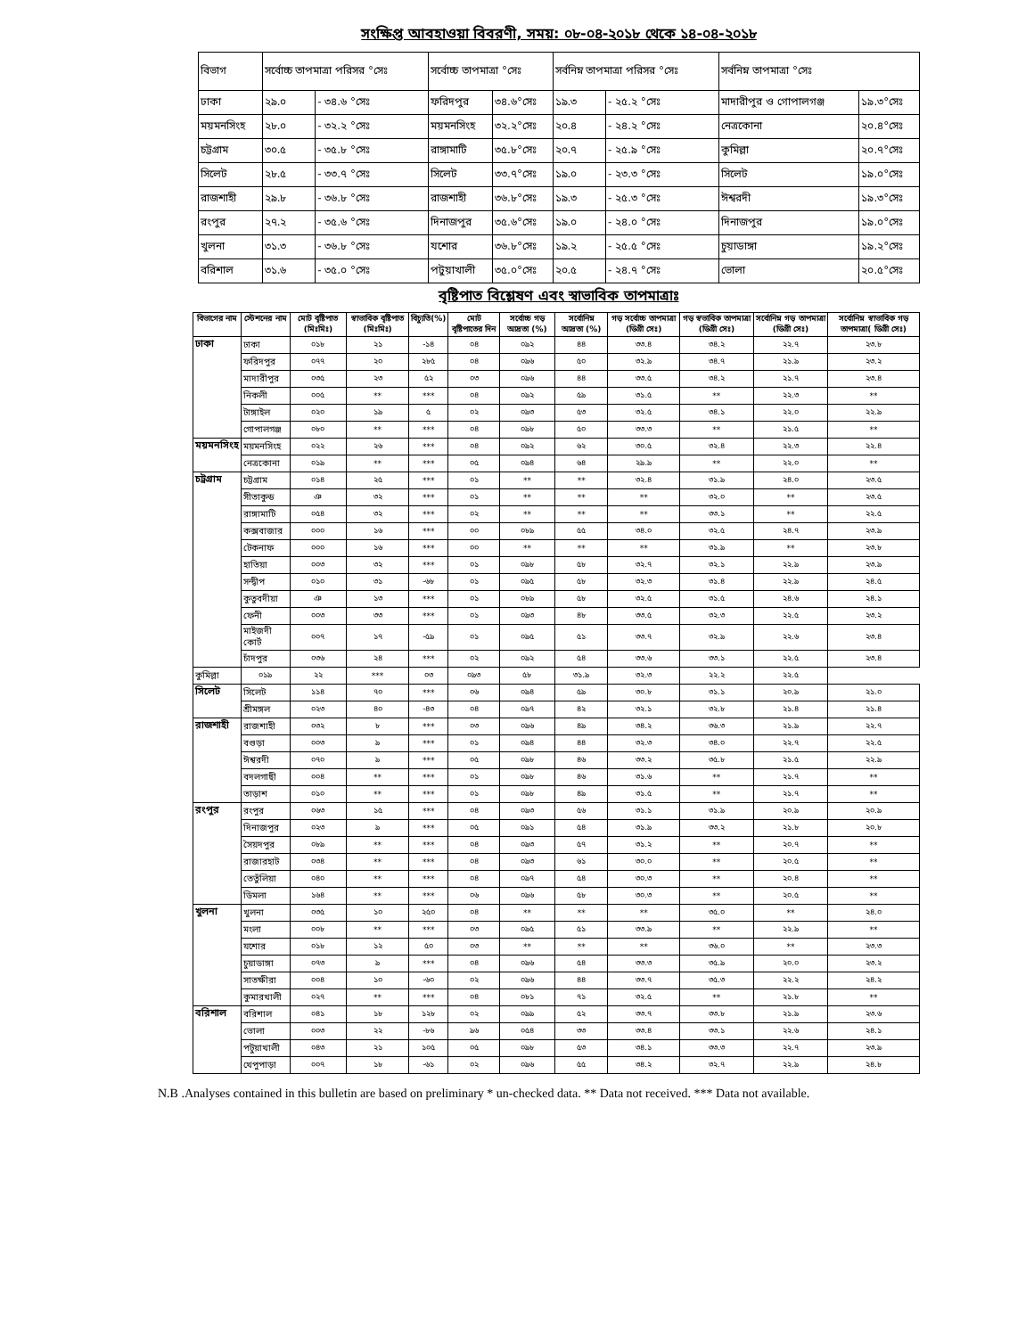সংক্ষিপ্ত আবহাওয়া বিবরণী, সময়: ০৮-০৪-২০১৮ থেকে ১৪-০৪-২০১৮
| বিভাগ | সর্বোচ্চ তাপমাত্রা পরিসর °সেঃ | | সর্বোচ্চ তাপমাত্রা °সেঃ | | সর্বনিম্ন তাপমাত্রা পরিসর °সেঃ | | সর্বনিম্ন তাপমাত্রা °সেঃ | |
| --- | --- | --- | --- | --- | --- | --- | --- | --- |
| ঢাকা | ২৯.০ | - ৩৪.৬ °সেঃ | ফরিদপুর | ৩৪.৬°সেঃ | ১৯.৩ | - ২৫.২ °সেঃ | মাদারীপুর ও গোপালগঞ্জ | ১৯.৩°সেঃ |
| ময়মনসিংহ | ২৮.০ | - ৩২.২ °সেঃ | ময়মনসিংহ | ৩২.২°সেঃ | ২০.৪ | - ২৪.২ °সেঃ | নেত্রকোনা | ২০.৪°সেঃ |
| চট্টগ্রাম | ৩০.৫ | - ৩৫.৮ °সেঃ | রাঙ্গামাটি | ৩৫.৮°সেঃ | ২০.৭ | - ২৫.৯ °সেঃ | কুমিল্লা | ২০.৭°সেঃ |
| সিলেট | ২৮.৫ | - ৩৩.৭ °সেঃ | সিলেট | ৩৩.৭°সেঃ | ১৯.০ | - ২৩.৩ °সেঃ | সিলেট | ১৯.০°সেঃ |
| রাজশাহী | ২৯.৮ | - ৩৬.৮ °সেঃ | রাজশাহী | ৩৬.৮°সেঃ | ১৯.৩ | - ২৫.৩ °সেঃ | ঈশ্বরদী | ১৯.৩°সেঃ |
| রংপুর | ২৭.২ | - ৩৫.৬ °সেঃ | দিনাজপুর | ৩৫.৬°সেঃ | ১৯.০ | - ২৪.০ °সেঃ | দিনাজপুর | ১৯.০°সেঃ |
| খুলনা | ৩১.৩ | - ৩৬.৮ °সেঃ | যশোর | ৩৬.৮°সেঃ | ১৯.২ | - ২৫.৫ °সেঃ | চুয়াডাঙ্গা | ১৯.২°সেঃ |
| বরিশাল | ৩১.৬ | - ৩৫.০ °সেঃ | পটুয়াখালী | ৩৫.০°সেঃ | ২০.৫ | - ২৪.৭ °সেঃ | ভোলা | ২০.৫°সেঃ |
বৃষ্টিপাত বিশ্লেষণ এবং স্বাভাবিক তাপমাত্রাঃ
| বিভাগের নাম | স্টেশনের নাম | মোট বৃষ্টিপাত (মিঃমিঃ) | স্বাভাবিক বৃষ্টিপাত (মিঃমিঃ) | বিচ্যুতি(%) | মোট বৃষ্টিপাতের দিন | সর্বোচ্চ গড় আদ্রতা (%) | সর্বোনিম্ন আদ্রতা (%) | গড় সর্বোচ্চ তাপমাত্রা (ডিগ্রী সেঃ) | গড় স্বভাবিক তাপমাত্রা (ডিগ্রী সেঃ) | সর্বোনিম্ন গড় তাপমাত্রা (ডিগ্রী সেঃ) | সর্বোনিম্ন স্বাভাবিক গড় তাপমাত্রা( ডিগ্রী সেঃ) |
| --- | --- | --- | --- | --- | --- | --- | --- | --- | --- | --- | --- |
| ঢাকা | ঢাকা | ০১৮ | ২১ | -১৪ | ০৪ | ০৯২ | ৪৪ | ৩৩.৪ | ৩৪.২ | ২২.৭ | ২৩.৮ |
| | ফরিদপুর | ০৭৭ | ২০ | ২৮৫ | ০৪ | ০৯৬ | ৫০ | ৩২.৯ | ৩৪.৭ | ২১.৯ | ২৩.২ |
| | মাদারীপুর | ০৩৫ | ২৩ | ৫২ | ০৩ | ০৯৬ | ৪৪ | ৩৩.৫ | ৩৪.২ | ২১.৭ | ২৩.৪ |
| | নিকলী | ০০৫ | ** | *** | ০৪ | ০৯২ | ৫৯ | ৩১.৫ | ** | ২২.৩ | ** |
| | টাঙ্গাইল | ০২০ | ১৯ | ৫ | ০২ | ০৯৩ | ৫৩ | ৩২.৫ | ৩৪.১ | ২২.০ | ২২.৯ |
| | গোপালগঞ্জ | ০৮০ | ** | *** | ০৪ | ০৯৮ | ৫০ | ৩৩.৩ | ** | ২১.৫ | ** |
| ময়মনসিংহ | ময়মনসিংহ | ০২২ | ২৬ | *** | ০৪ | ০৯২ | ৬২ | ৩০.৫ | ৩২.৪ | ২২.৩ | ২২.৪ |
| | নেত্রকোনা | ০১৯ | ** | *** | ০৫ | ০৯৪ | ৬৪ | ২৯.৯ | ** | ২২.০ | ** |
| চট্রগ্রাম | চট্টগ্রাম | ০১৪ | ২৫ | *** | ০১ | ** | ** | ৩২.৪ | ৩১.৯ | ২৪.০ | ২৩.৫ |
| | সীতাকুন্ড | ঞ | ৩২ | *** | ০১ | ** | ** | ** | ৩২.০ | ** | ২৩.৫ |
| | রাঙ্গামাটি | ০৫৪ | ৩২ | *** | ০২ | ** | ** | ** | ৩৩.১ | ** | ২২.৫ |
| | কক্সবাজার | ০০০ | ১৬ | *** | ০০ | ০৮৯ | ৫৫ | ৩৪.০ | ৩২.৫ | ২৪.৭ | ২৩.৯ |
| | টেকনাফ | ০০০ | ১৬ | *** | ০০ | ** | ** | ** | ৩১.৯ | ** | ২৩.৮ |
| | হাতিয়া | ০০৩ | ৩২ | *** | ০১ | ০৯৮ | ৫৮ | ৩২.৭ | ৩২.১ | ২২.৯ | ২৩.৯ |
| | সন্দ্বীপ | ০১০ | ৩১ | -৬৮ | ০১ | ০৯৫ | ৫৮ | ৩২.৩ | ৩১.৪ | ২২.৯ | ২৪.৫ |
| | কুতুবদীয়া | ঞ | ১৩ | *** | ০১ | ০৮৯ | ৫৮ | ৩২.৫ | ৩১.৫ | ২৪.৬ | ২৪.১ |
| | ফেনী | ০০৩ | ৩৩ | *** | ০১ | ০৯৩ | ৪৮ | ৩৩.৫ | ৩২.৩ | ২২.৫ | ২৩.২ |
| | মাইজদী কোর্ট | ০০৭ | ১৭ | -৫৯ | ০১ | ০৯৫ | ৫১ | ৩৩.৭ | ৩২.৯ | ২২.৬ | ২৩.৪ |
| | চাঁদপুর | ০৩৬ | ২৪ | *** | ০২ | ০৯২ | ৫৪ | ৩৩.৬ | ৩৩.১ | ২২.৫ | ২৩.৪ |
| কুমিল্লা | ০১৯ | ২২ | *** | ০৩ | ০৯৩ | ৫৮ | ৩১.৯ | ৩২.৩ | ২২.২ | ২২.৫ | |
| সিলেট | সিলেট | ১১৪ | ৭০ | *** | ০৬ | ০৯৪ | ৫৯ | ৩০.৮ | ৩১.১ | ২০.৯ | ২১.০ |
| | শ্রীমঙ্গল | ০২৩ | ৪০ | -৪৩ | ০৪ | ০৯৭ | ৪২ | ৩২.১ | ৩২.৮ | ২১.৪ | ২১.৪ |
| রাজশাহী | রাজশাহী | ০৩২ | ৮ | *** | ০৩ | ০৯৬ | ৪৯ | ৩৪.২ | ৩৬.৩ | ২১.৯ | ২২.৭ |
| | বগুড়া | ০০৩ | ৯ | *** | ০১ | ০৯৪ | ৪৪ | ৩২.৩ | ৩৪.০ | ২২.৭ | ২২.৫ |
| | ঈশ্বরদী | ০৭০ | ৯ | *** | ০৫ | ০৯৮ | ৪৬ | ৩৩.২ | ৩৫.৮ | ২১.৫ | ২২.৯ |
| | বদলগাছী | ০০৪ | ** | *** | ০১ | ০৯৮ | ৪৬ | ৩১.৬ | ** | ২১.৭ | ** |
| | তাড়াশ | ০১০ | ** | *** | ০১ | ০৯৮ | ৪৯ | ৩১.৫ | ** | ২১.৭ | ** |
| রংপুর | রংপুর | ০৬৩ | ১৫ | *** | ০৪ | ০৯৩ | ৫৬ | ৩১.১ | ৩১.৯ | ২০.৯ | ২০.৯ |
| | দিনাজপুর | ০২৩ | ৯ | *** | ০৫ | ০৯১ | ৫৪ | ৩১.৯ | ৩৩.২ | ২১.৮ | ২০.৮ |
| | সৈয়দপুর | ০৮৯ | ** | *** | ০৪ | ০৯৩ | ৫৭ | ৩১.২ | ** | ২০.৭ | ** |
| | রাজারহাট | ০৩৪ | ** | *** | ০৪ | ০৯৩ | ৬১ | ৩০.০ | ** | ২০.৫ | ** |
| | তেতুঁলিয়া | ০৪০ | ** | *** | ০৪ | ০৯৭ | ৫৪ | ৩০.৩ | ** | ২০.৪ | ** |
| | ডিমলা | ১৬৪ | ** | *** | ০৬ | ০৯৬ | ৫৮ | ৩০.৩ | ** | ২০.৫ | ** |
| খুলনা | খুলনা | ০৩৫ | ১০ | ২৫০ | ০৪ | ** | ** | ** | ৩৫.০ | ** | ২৪.০ |
| | মংলা | ০০৮ | ** | *** | ০৩ | ০৯৫ | ৫১ | ৩৩.৯ | ** | ২২.৯ | ** |
| | যশোর | ০১৮ | ১২ | ৫০ | ০৩ | ** | ** | ** | ৩৬.০ | ** | ২৩.৩ |
| | চুয়াডাঙ্গা | ০৭৩ | ৯ | *** | ০৪ | ০৯৬ | ৫৪ | ৩৩.৩ | ৩৫.৯ | ২০.০ | ২৩.২ |
| | সাতক্ষীরা | ০০৪ | ১০ | -৬০ | ০২ | ০৯৬ | ৪৪ | ৩৩.৭ | ৩৫.৩ | ২২.২ | ২৪.২ |
| | কুমারখালী | ০২৭ | ** | *** | ০৪ | ০৮১ | ৭১ | ৩২.৫ | ** | ২১.৮ | ** |
| বরিশাল | বরিশাল | ০৪১ | ১৮ | ১২৮ | ০২ | ০৯৯ | ৫২ | ৩৩.৭ | ৩৩.৮ | ২১.৯ | ২৩.৬ |
| | ভোলা | ০০৩ | ২২ | -৮৬ | ৯৬ | ০৫৪ | ৩৩ | ৩৩.৪ | ৩৩.১ | ২২.৬ | ২৪.১ |
| | পটুয়াখালী | ০৪৩ | ২১ | ১০৫ | ০৫ | ০৯৮ | ৫৩ | ৩৪.১ | ৩৩.৩ | ২২.৭ | ২৩.৯ |
| | খেপুপাড়া | ০০৭ | ১৮ | -৬১ | ০২ | ০৯৬ | ৫৫ | ৩৪.২ | ৩২.৭ | ২২.৯ | ২৪.৮ |
N.B .Analyses contained in this bulletin are based on preliminary * un-checked data. ** Data not received. *** Data not available.